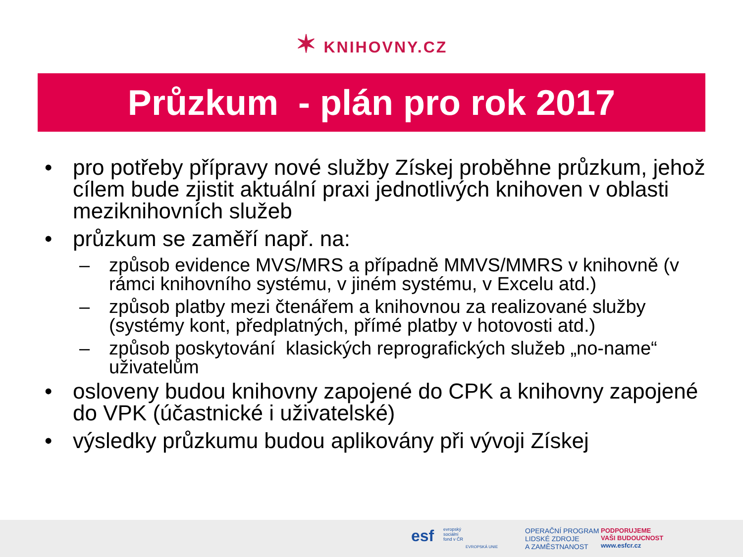✶ KNIHOVNY.CZ
Průzkum - plán pro rok 2017
• pro potřeby přípravy nové služby Získej proběhne průzkum, jehož cílem bude zjistit aktuální praxi jednotlivých knihoven v oblasti meziknihovních služeb
• průzkum se zaměří např. na:
– způsob evidence MVS/MRS a případně MMVS/MMRS v knihovně (v rámci knihovního systému, v jiném systému, v Excelu atd.)
– způsob platby mezi čtenářem a knihovnou za realizované služby (systémy kont, předplatných, přímé platby v hotovosti atd.)
– způsob poskytování klasických reprografických služeb „no-name“ uživatelům
• osloveny budou knihovny zapojené do CPK a knihovny zapojené do VPK (účastnické i uživatelské)
• výsledky průzkumu budou aplikovány při vývoji Získej
esf
evropský
sociální
fond v ČR
EVROPSKÁ UNIE
OPERAČNÍ PROGRAM
LIDSKÉ ZDROJE
A ZAMĚSTNANOST
PODPORUJEME
VAŠI BUDOUCNOST
www.esfcr.cz